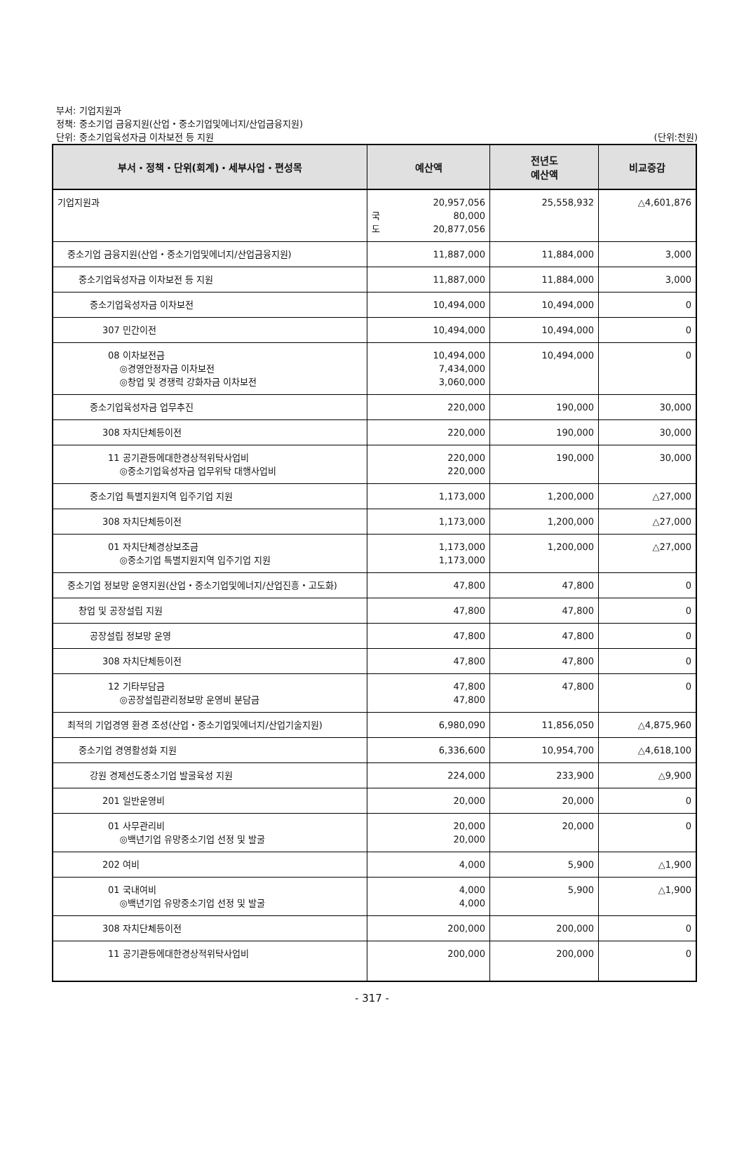부서: 기업지원과
정책: 중소기업 금융지원(산업・중소기업및에너지/산업금융지원)
단위: 중소기업육성자금 이차보전 등 지원 (단위:천원)
| 부서・정책・단위(회계)・세부사업・편성목 | 예산액 | 전년도 예산액 | 비교증감 |
| --- | --- | --- | --- |
| 기업지원과 | 20,957,056 국 80,000 도 20,877,056 | 25,558,932 | △4,601,876 |
| 중소기업 금융지원(산업・중소기업및에너지/산업금융지원) | 11,887,000 | 11,884,000 | 3,000 |
| 중소기업육성자금 이차보전 등 지원 | 11,887,000 | 11,884,000 | 3,000 |
| 중소기업육성자금 이차보전 | 10,494,000 | 10,494,000 | 0 |
| 307 민간이전 | 10,494,000 | 10,494,000 | 0 |
| 08 이차보전금 ◎경영안정자금 이차보전 ◎창업 및 경쟁력 강화자금 이차보전 | 10,494,000 7,434,000 3,060,000 | 10,494,000 | 0 |
| 중소기업육성자금 업무추진 | 220,000 | 190,000 | 30,000 |
| 308 자치단체등이전 | 220,000 | 190,000 | 30,000 |
| 11 공기관등에대한경상적위탁사업비 ◎중소기업육성자금 업무위탁 대행사업비 | 220,000 220,000 | 190,000 | 30,000 |
| 중소기업 특별지원지역 입주기업 지원 | 1,173,000 | 1,200,000 | △27,000 |
| 308 자치단체등이전 | 1,173,000 | 1,200,000 | △27,000 |
| 01 자치단체경상보조금 ◎중소기업 특별지원지역 입주기업 지원 | 1,173,000 1,173,000 | 1,200,000 | △27,000 |
| 중소기업 정보망 운영지원(산업・중소기업및에너지/산업진흥・고도화) | 47,800 | 47,800 | 0 |
| 창업 및 공장설립 지원 | 47,800 | 47,800 | 0 |
| 공장설립 정보망 운영 | 47,800 | 47,800 | 0 |
| 308 자치단체등이전 | 47,800 | 47,800 | 0 |
| 12 기타부담금 ◎공장설립관리정보망 운영비 분담금 | 47,800 47,800 | 47,800 | 0 |
| 최적의 기업경영 환경 조성(산업・중소기업및에너지/산업기술지원) | 6,980,090 | 11,856,050 | △4,875,960 |
| 중소기업 경영활성화 지원 | 6,336,600 | 10,954,700 | △4,618,100 |
| 강원 경제선도중소기업 발굴육성 지원 | 224,000 | 233,900 | △9,900 |
| 201 일반운영비 | 20,000 | 20,000 | 0 |
| 01 사무관리비 ◎백년기업 유망중소기업 선정 및 발굴 | 20,000 20,000 | 20,000 | 0 |
| 202 여비 | 4,000 | 5,900 | △1,900 |
| 01 국내여비 ◎백년기업 유망중소기업 선정 및 발굴 | 4,000 4,000 | 5,900 | △1,900 |
| 308 자치단체등이전 | 200,000 | 200,000 | 0 |
| 11 공기관등에대한경상적위탁사업비 | 200,000 | 200,000 | 0 |
- 317 -